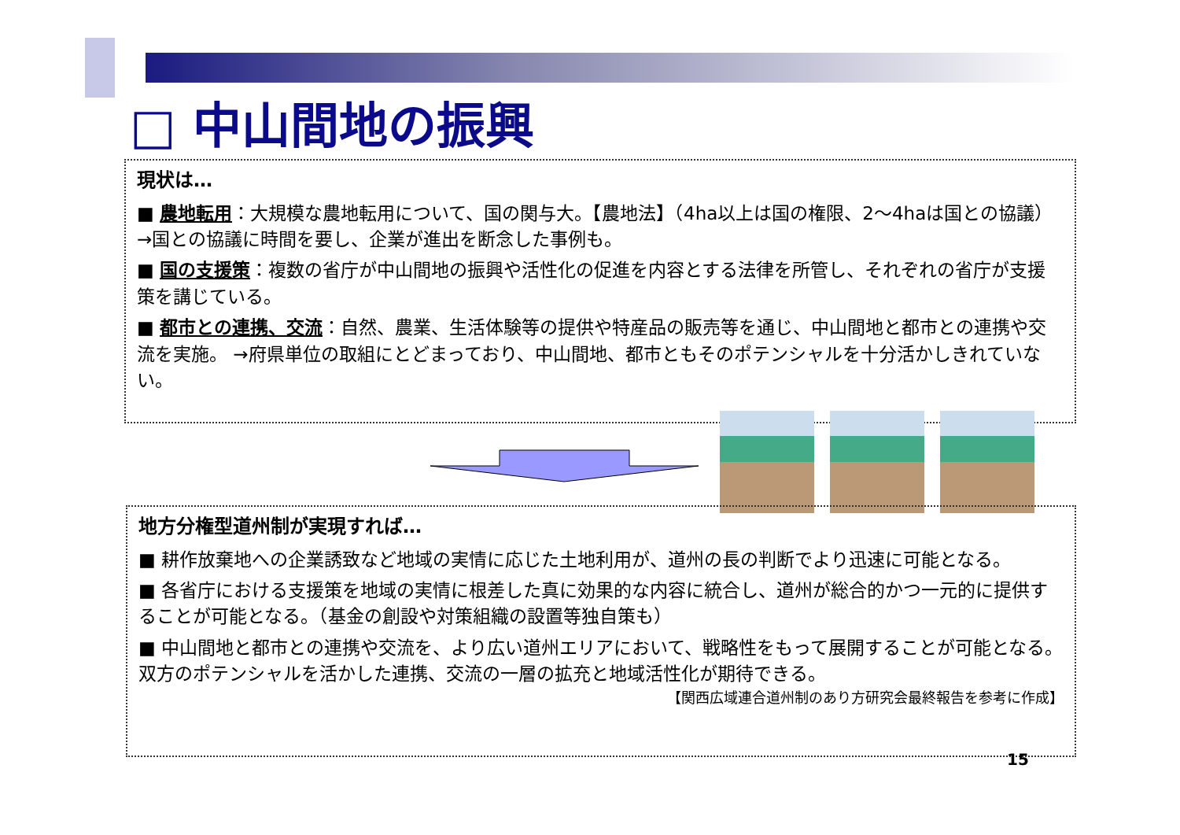□ 中山間地の振興
現状は…
■ 農地転用：大規模な農地転用について、国の関与大。【農地法】（4ha以上は国の権限、2～4haは国との協議）→国との協議に時間を要し、企業が進出を断念した事例も。
■ 国の支援策：複数の省庁が中山間地の振興や活性化の促進を内容とする法律を所管し、それぞれの省庁が支援策を講じている。
■ 都市との連携、交流：自然、農業、生活体験等の提供や特産品の販売等を通じ、中山間地と都市との連携や交流を実施。 →府県単位の取組にとどまっており、中山間地、都市ともそのポテンシャルを十分活かしきれていない。
地方分権型道州制が実現すれば…
■ 耕作放棄地への企業誘致など地域の実情に応じた土地利用が、道州の長の判断でより迅速に可能となる。
■ 各省庁における支援策を地域の実情に根差した真に効果的な内容に統合し、道州が総合的かつ一元的に提供することが可能となる。（基金の創設や対策組織の設置等独自策も）
■ 中山間地と都市との連携や交流を、より広い道州エリアにおいて、戦略性をもって展開することが可能となる。双方のポテンシャルを活かした連携、交流の一層の拡充と地域活性化が期待できる。 【関西広域連合道州制のあり方研究会最終報告を参考に作成】
15